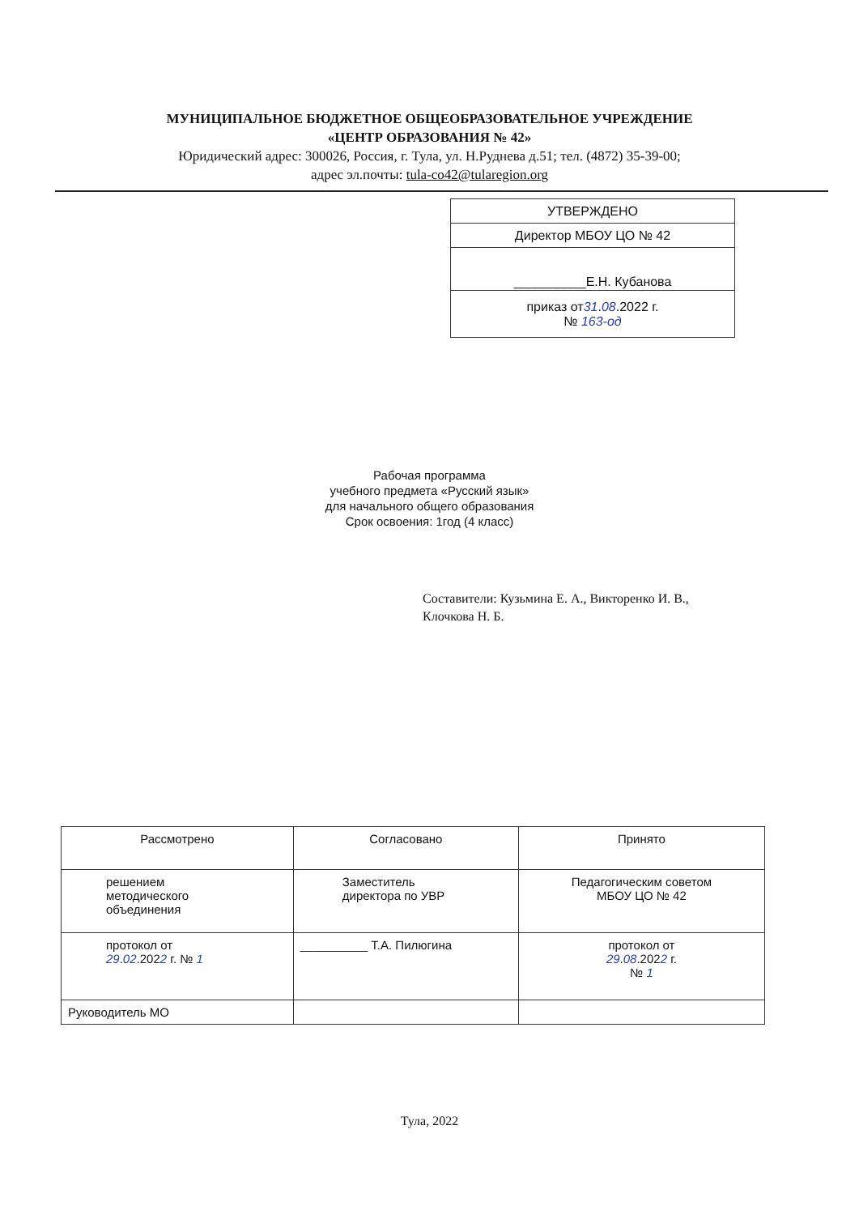МУНИЦИПАЛЬНОЕ БЮДЖЕТНОЕ ОБЩЕОБРАЗОВАТЕЛЬНОЕ УЧРЕЖДЕНИЕ
«ЦЕНТР ОБРАЗОВАНИЯ № 42»
Юридический адрес: 300026, Россия, г. Тула, ул. Н.Руднева д.51; тел. (4872) 35-39-00;
адрес эл.почты: tula-co42@tularegion.org
| УТВЕРЖДЕНО |
| Директор МБОУ ЦО № 42 |
| __________Е.Н. Кубанова |
| приказ от 31 . 08 .2022 г. № 163-од |
Рабочая программа
учебного предмета «Русский язык»
для начального общего образования
Срок освоения: 1год (4 класс)
Составители: Кузьмина Е. А., Викторенко И. В.,
Клочкова Н. Б.
| Рассмотрено | Согласовано | Принято |
| решением методического объединения | Заместитель директора по УВР | Педагогическим советом МБОУ ЦО № 42 |
| протокол от 29 . 02 .202 2 г. № 1 | __________ Т.А. Пилюгина | протокол от 29 . 08 .202 2 г. № 1 |
| Руководитель МО | | |
Тула, 2022